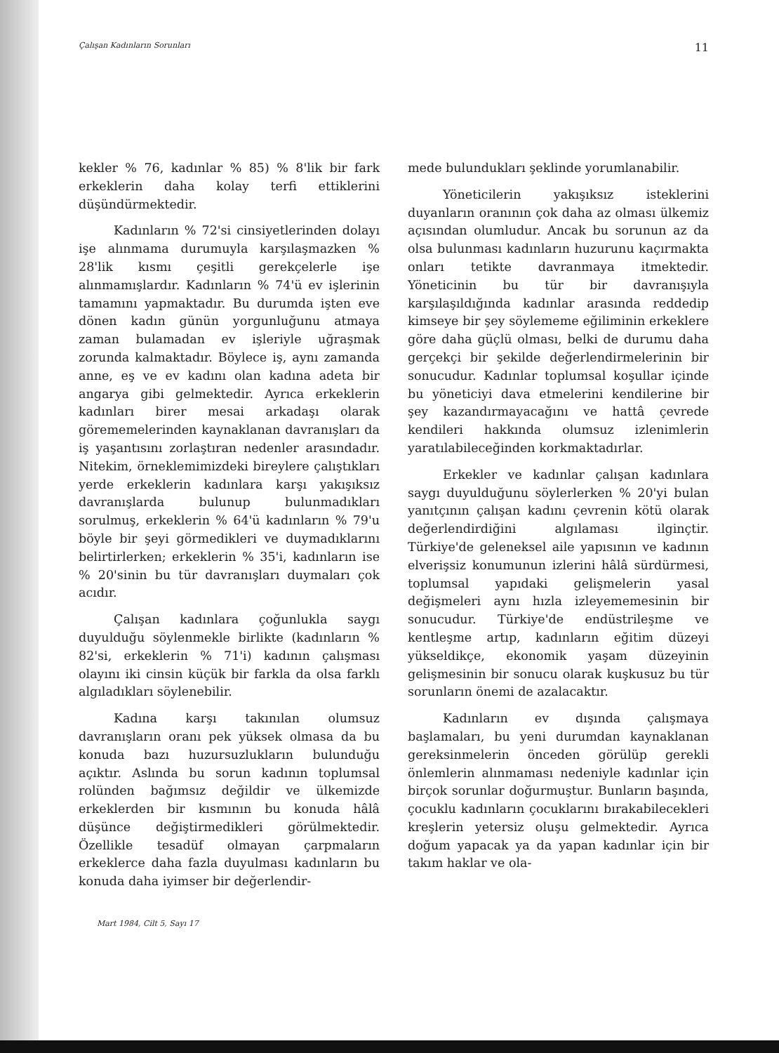Çalışan Kadınların Sorunları 11
kekler % 76, kadınlar % 85) % 8'lik bir fark erkeklerin daha kolay terfi ettiklerini düşündürmektedir.
Kadınların % 72'si cinsiyetlerinden dolayı işe alınmama durumuyla karşılaşmazken % 28'lik kısmı çeşitli gerekçelerle işe alınmamışlardır. Kadınların % 74'ü ev işlerinin tamamını yapmaktadır. Bu durumda işten eve dönen kadın günün yorgunluğunu atmaya zaman bulamadan ev işleriyle uğraşmak zorunda kalmaktadır. Böylece iş, aynı zamanda anne, eş ve ev kadını olan kadına adeta bir angarya gibi gelmektedir. Ayrıca erkeklerin kadınları birer mesai arkadaşı olarak görememelerinden kaynaklanan davranışları da iş yaşantısını zorlaştıran nedenler arasındadır. Nitekim, örneklemimizdeki bireylere çalıştıkları yerde erkeklerin kadınlara karşı yakışıksız davranışlarda bulunup bulunmadıkları sorulmuş, erkeklerin % 64'ü kadınların % 79'u böyle bir şeyi görmedikleri ve duymadıklarını belirtirlerken; erkeklerin % 35'i, kadınların ise % 20'sinin bu tür davranışları duymaları çok acıdır.
Çalışan kadınlara çoğunlukla saygı duyulduğu söylenmekle birlikte (kadınların % 82'si, erkeklerin % 71'i) kadının çalışması olayını iki cinsin küçük bir farkla da olsa farklı algıladıkları söylenebilir.
Kadına karşı takınılan olumsuz davranışların oranı pek yüksek olmasa da bu konuda bazı huzursuzlukların bulunduğu açıktır. Aslında bu sorun kadının toplumsal rolünden bağımsız değildir ve ülkemizde erkeklerden bir kısmının bu konuda hâlâ düşünce değiştirmedikleri görülmektedir. Özellikle tesadüf olmayan çarpmaların erkeklerce daha fazla duyulması kadınların bu konuda daha iyimser bir değerlendir-
mede bulundukları şeklinde yorumlanabilir.
Yöneticilerin yakışıksız isteklerini duyanların oranının çok daha az olması ülkemiz açısından olumludur. Ancak bu sorunun az da olsa bulunması kadınların huzurunu kaçırmakta onları tetikte davranmaya itmektedir. Yöneticinin bu tür bir davranışıyla karşılaşıldığında kadınlar arasında reddedip kimseye bir şey söylememe eğiliminin erkeklere göre daha güçlü olması, belki de durumu daha gerçekçi bir şekilde değerlendirmelerinin bir sonucudur. Kadınlar toplumsal koşullar içinde bu yöneticiyi dava etmelerini kendilerine bir şey kazandırmayacağını ve hattâ çevrede kendileri hakkında olumsuz izlenimlerin yaratılabileceğinden korkmaktadırlar.
Erkekler ve kadınlar çalışan kadınlara saygı duyulduğunu söylerlerken % 20'yi bulan yanıtçının çalışan kadını çevrenin kötü olarak değerlendirdiğini algılaması ilginçtir. Türkiye'de geleneksel aile yapısının ve kadının elverişsiz konumunun izlerini hâlâ sürdürmesi, toplumsal yapıdaki gelişmelerin yasal değişmeleri aynı hızla izleyememesinin bir sonucudur. Türkiye'de endüstrileşme ve kentleşme artıp, kadınların eğitim düzeyi yükseldikçe, ekonomik yaşam düzeyinin gelişmesinin bir sonucu olarak kuşkusuz bu tür sorunların önemi de azalacaktır.
Kadınların ev dışında çalışmaya başlamaları, bu yeni durumdan kaynaklanan gereksinmelerin önceden görülüp gerekli önlemlerin alınmaması nedeniyle kadınlar için birçok sorunlar doğurmuştur. Bunların başında, çocuklu kadınların çocuklarını bırakabilecekleri kreşlerin yetersiz oluşu gelmektedir. Ayrıca doğum yapacak ya da yapan kadınlar için bir takım haklar ve ola-
Mart 1984, Cilt 5, Sayı 17